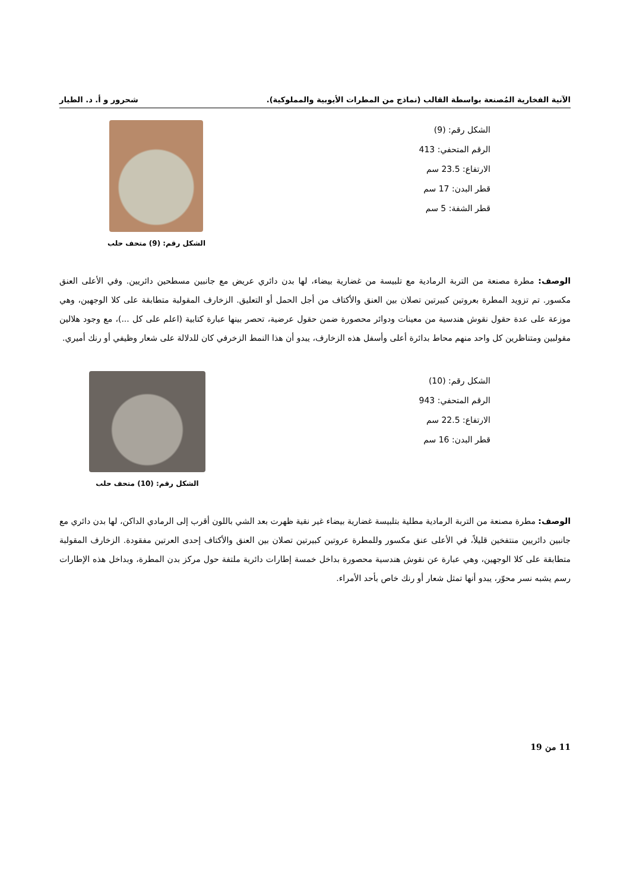الآنية الفخارية المُصنعة بواسطة القالب (نماذج من المطرات الأيوبية والمملوكية). شحرور و أ. د. الطيار
الشكل رقم: (9)
الرقم المتحفي: 413
الارتفاع: 23.5 سم
قطر البدن: 17 سم
قطر الشفة: 5 سم
الشكل رقم: (9) متحف حلب
الوصف: مطرة مصنعة من التربة الرمادية مع تلبيسة من غضارية بيضاء، لها بدن دائري عريض مع جانبين مسطحين دائريين. وفي الأعلى العنق مكسور. تم تزويد المطرة بعروتين كبيرتين تصلان بين العنق والأكتاف من أجل الحمل أو التعليق. الزخارف المقولبة متطابقة على كلا الوجهين، وهي موزعة على عدة حقول نقوش هندسية من معينات ودوائر محصورة ضمن حقول عرضية، تحصر بينها عبارة كتابية (اعلم على كل ...)، مع وجود هلالين مقولبين ومتناظرين كل واحد منهم محاط بدائرة أعلى وأسفل هذه الزخارف، يبدو أن هذا النمط الزخرفي كان للدلالة على شعار وظيفي أو رنك أميري.
الشكل رقم: (10)
الرقم المتحفي: 943
الارتفاع: 22.5 سم
قطر البدن: 16 سم
الشكل رقم: (10) متحف حلب
الوصف: مطرة مصنعة من التربة الرمادية مطلية بتلبيسة غضارية بيضاء غير نقية ظهرت بعد الشي باللون أقرب إلى الرمادي الداكن، لها بدن دائري مع جانبين دائريين منتفخين قليلاً، في الأعلى عنق مكسور وللمطرة عروتين كبيرتين تصلان بين العنق والأكتاف إحدى العرتين مفقودة. الزخارف المقولبة متطابقة على كلا الوجهين، وهي عبارة عن نقوش هندسية محصورة بداخل خمسة إطارات دائرية ملتفة حول مركز بدن المطرة، وبداخل هذه الإطارات رسم يشبه نسر محوّر، يبدو أنها تمثل شعار أو رنك خاص بأحد الأمراء.
11 من 19